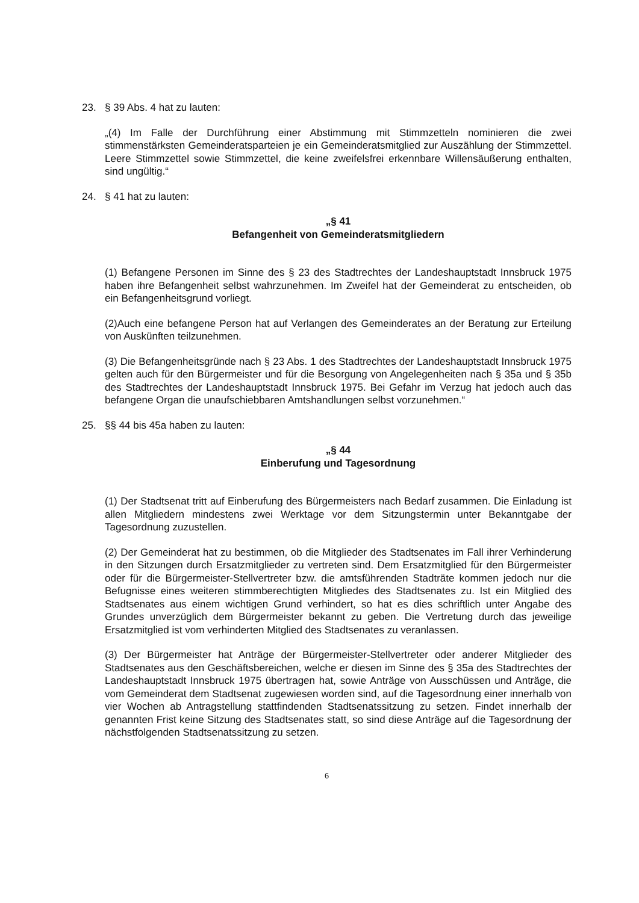23. § 39 Abs. 4 hat zu lauten:
„(4) Im Falle der Durchführung einer Abstimmung mit Stimmzetteln nominieren die zwei stimmenstärksten Gemeinderatsparteien je ein Gemeinderatsmitglied zur Auszählung der Stimmzettel. Leere Stimmzettel sowie Stimmzettel, die keine zweifelsfrei erkennbare Willensäußerung enthalten, sind ungültig.“
24. § 41 hat zu lauten:
„§ 41
Befangenheit von Gemeinderatsmitgliedern
(1) Befangene Personen im Sinne des § 23 des Stadtrechtes der Landeshauptstadt Innsbruck 1975 haben ihre Befangenheit selbst wahrzunehmen. Im Zweifel hat der Gemeinderat zu entscheiden, ob ein Befangenheitsgrund vorliegt.
(2)Auch eine befangene Person hat auf Verlangen des Gemeinderates an der Beratung zur Erteilung von Auskünften teilzunehmen.
(3) Die Befangenheitsgründe nach § 23 Abs. 1 des Stadtrechtes der Landeshauptstadt Innsbruck 1975 gelten auch für den Bürgermeister und für die Besorgung von Angelegenheiten nach § 35a und § 35b des Stadtrechtes der Landeshauptstadt Innsbruck 1975. Bei Gefahr im Verzug hat jedoch auch das befangene Organ die unaufschiebbaren Amtshandlungen selbst vorzunehmen.“
25. §§ 44 bis 45a haben zu lauten:
„§ 44
Einberufung und Tagesordnung
(1) Der Stadtsenat tritt auf Einberufung des Bürgermeisters nach Bedarf zusammen. Die Einladung ist allen Mitgliedern mindestens zwei Werktage vor dem Sitzungstermin unter Bekanntgabe der Tagesordnung zuzustellen.
(2) Der Gemeinderat hat zu bestimmen, ob die Mitglieder des Stadtsenates im Fall ihrer Verhinderung in den Sitzungen durch Ersatzmitglieder zu vertreten sind. Dem Ersatzmitglied für den Bürgermeister oder für die Bürgermeister-Stellvertreter bzw. die amtsführenden Stadträte kommen jedoch nur die Befugnisse eines weiteren stimmberechtigten Mitgliedes des Stadtsenates zu. Ist ein Mitglied des Stadtsenates aus einem wichtigen Grund verhindert, so hat es dies schriftlich unter Angabe des Grundes unverzüglich dem Bürgermeister bekannt zu geben. Die Vertretung durch das jeweilige Ersatzmitglied ist vom verhinderten Mitglied des Stadtsenates zu veranlassen.
(3) Der Bürgermeister hat Anträge der Bürgermeister-Stellvertreter oder anderer Mitglieder des Stadtsenates aus den Geschäftsbereichen, welche er diesen im Sinne des § 35a des Stadtrechtes der Landeshauptstadt Innsbruck 1975 übertragen hat, sowie Anträge von Ausschüssen und Anträge, die vom Gemeinderat dem Stadtsenat zugewiesen worden sind, auf die Tagesordnung einer innerhalb von vier Wochen ab Antragstellung stattfindenden Stadtsenatssitzung zu setzen. Findet innerhalb der genannten Frist keine Sitzung des Stadtsenates statt, so sind diese Anträge auf die Tagesordnung der nächstfolgenden Stadtsenatssitzung zu setzen.
6